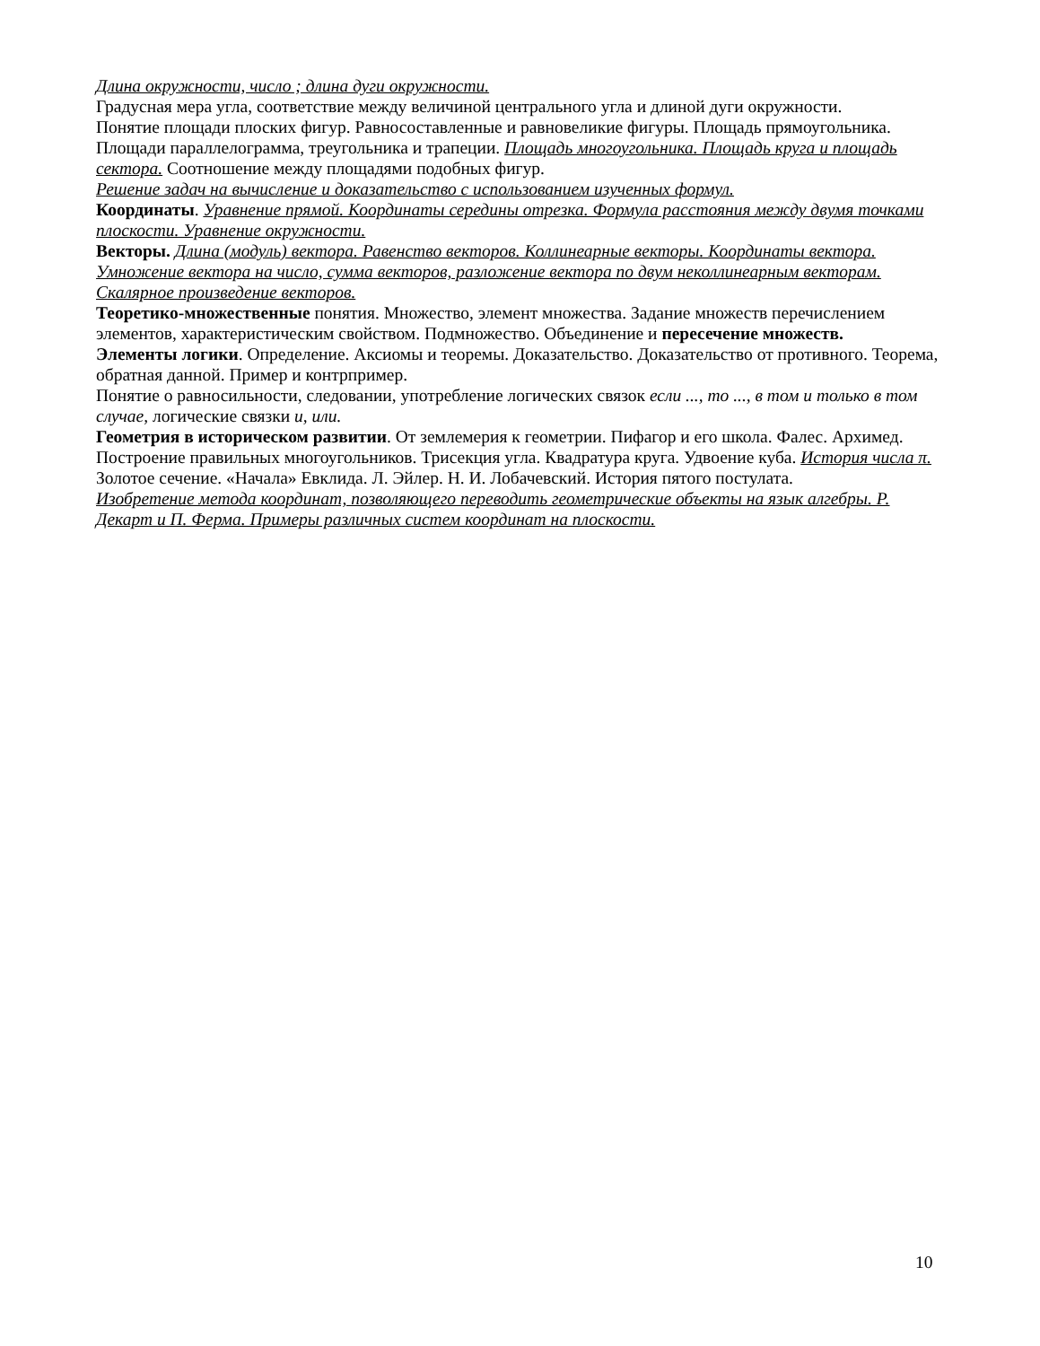Длина окружности, число ; длина дуги окружности.
Градусная мера угла, соответствие между величиной центрального угла и длиной дуги окружности.
Понятие площади плоских фигур. Равносоставленные и равновеликие фигуры. Площадь прямоугольника. Площади параллелограмма, треугольника и трапеции. Площадь многоугольника. Площадь круга и площадь сектора. Соотношение между площадями подобных фигур.
Решение задач на вычисление и доказательство с использованием изученных формул.
Координаты. Уравнение прямой. Координаты середины отрезка. Формула расстояния между двумя точками плоскости. Уравнение окружности.
Векторы. Длина (модуль) вектора. Равенство векторов. Коллинеарные векторы. Координаты вектора. Умножение вектора на число, сумма векторов, разложение вектора по двум неколлинеарным векторам. Скалярное произведение векторов.
Теоретико-множественные понятия. Множество, элемент множества. Задание множеств перечислением элементов, характеристическим свойством. Подмножество. Объединение и пересечение множеств.
Элементы логики. Определение. Аксиомы и теоремы. Доказательство. Доказательство от противного. Теорема, обратная данной. Пример и контрпример.
Понятие о равносильности, следовании, употребление логических связок если ..., то ..., в том и только в том случае, логические связки и, или.
Геометрия в историческом развитии. От землемерия к геометрии. Пифагор и его школа. Фалес. Архимед. Построение правильных многоугольников. Трисекция угла. Квадратура круга. Удвоение куба. История числа π. Золотое сечение. «Начала» Евклида. Л. Эйлер. Н. И. Лобачевский. История пятого постулата.
Изобретение метода координат, позволяющего переводить геометрические объекты на язык алгебры. Р. Декарт и П. Ферма. Примеры различных систем координат на плоскости.
10